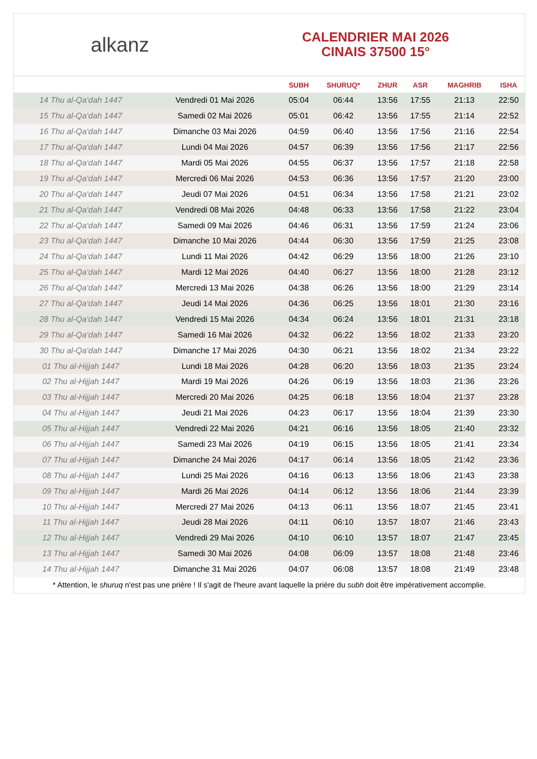alkanz
CALENDRIER MAI 2026
CINAIS 37500 15°
| | | SUBH | SHURUQ* | ZHUR | ASR | MAGHRIB | ISHA |
| --- | --- | --- | --- | --- | --- | --- | --- |
| 14 Thu al-Qa‘dah 1447 | Vendredi 01 Mai 2026 | 05:04 | 06:44 | 13:56 | 17:55 | 21:13 | 22:50 |
| 15 Thu al-Qa‘dah 1447 | Samedi 02 Mai 2026 | 05:01 | 06:42 | 13:56 | 17:55 | 21:14 | 22:52 |
| 16 Thu al-Qa‘dah 1447 | Dimanche 03 Mai 2026 | 04:59 | 06:40 | 13:56 | 17:56 | 21:16 | 22:54 |
| 17 Thu al-Qa‘dah 1447 | Lundi 04 Mai 2026 | 04:57 | 06:39 | 13:56 | 17:56 | 21:17 | 22:56 |
| 18 Thu al-Qa‘dah 1447 | Mardi 05 Mai 2026 | 04:55 | 06:37 | 13:56 | 17:57 | 21:18 | 22:58 |
| 19 Thu al-Qa‘dah 1447 | Mercredi 06 Mai 2026 | 04:53 | 06:36 | 13:56 | 17:57 | 21:20 | 23:00 |
| 20 Thu al-Qa‘dah 1447 | Jeudi 07 Mai 2026 | 04:51 | 06:34 | 13:56 | 17:58 | 21:21 | 23:02 |
| 21 Thu al-Qa‘dah 1447 | Vendredi 08 Mai 2026 | 04:48 | 06:33 | 13:56 | 17:58 | 21:22 | 23:04 |
| 22 Thu al-Qa‘dah 1447 | Samedi 09 Mai 2026 | 04:46 | 06:31 | 13:56 | 17:59 | 21:24 | 23:06 |
| 23 Thu al-Qa‘dah 1447 | Dimanche 10 Mai 2026 | 04:44 | 06:30 | 13:56 | 17:59 | 21:25 | 23:08 |
| 24 Thu al-Qa‘dah 1447 | Lundi 11 Mai 2026 | 04:42 | 06:29 | 13:56 | 18:00 | 21:26 | 23:10 |
| 25 Thu al-Qa‘dah 1447 | Mardi 12 Mai 2026 | 04:40 | 06:27 | 13:56 | 18:00 | 21:28 | 23:12 |
| 26 Thu al-Qa‘dah 1447 | Mercredi 13 Mai 2026 | 04:38 | 06:26 | 13:56 | 18:00 | 21:29 | 23:14 |
| 27 Thu al-Qa‘dah 1447 | Jeudi 14 Mai 2026 | 04:36 | 06:25 | 13:56 | 18:01 | 21:30 | 23:16 |
| 28 Thu al-Qa‘dah 1447 | Vendredi 15 Mai 2026 | 04:34 | 06:24 | 13:56 | 18:01 | 21:31 | 23:18 |
| 29 Thu al-Qa‘dah 1447 | Samedi 16 Mai 2026 | 04:32 | 06:22 | 13:56 | 18:02 | 21:33 | 23:20 |
| 30 Thu al-Qa‘dah 1447 | Dimanche 17 Mai 2026 | 04:30 | 06:21 | 13:56 | 18:02 | 21:34 | 23:22 |
| 01 Thu al-Hijjah 1447 | Lundi 18 Mai 2026 | 04:28 | 06:20 | 13:56 | 18:03 | 21:35 | 23:24 |
| 02 Thu al-Hijjah 1447 | Mardi 19 Mai 2026 | 04:26 | 06:19 | 13:56 | 18:03 | 21:36 | 23:26 |
| 03 Thu al-Hijjah 1447 | Mercredi 20 Mai 2026 | 04:25 | 06:18 | 13:56 | 18:04 | 21:37 | 23:28 |
| 04 Thu al-Hijjah 1447 | Jeudi 21 Mai 2026 | 04:23 | 06:17 | 13:56 | 18:04 | 21:39 | 23:30 |
| 05 Thu al-Hijjah 1447 | Vendredi 22 Mai 2026 | 04:21 | 06:16 | 13:56 | 18:05 | 21:40 | 23:32 |
| 06 Thu al-Hijjah 1447 | Samedi 23 Mai 2026 | 04:19 | 06:15 | 13:56 | 18:05 | 21:41 | 23:34 |
| 07 Thu al-Hijjah 1447 | Dimanche 24 Mai 2026 | 04:17 | 06:14 | 13:56 | 18:05 | 21:42 | 23:36 |
| 08 Thu al-Hijjah 1447 | Lundi 25 Mai 2026 | 04:16 | 06:13 | 13:56 | 18:06 | 21:43 | 23:38 |
| 09 Thu al-Hijjah 1447 | Mardi 26 Mai 2026 | 04:14 | 06:12 | 13:56 | 18:06 | 21:44 | 23:39 |
| 10 Thu al-Hijjah 1447 | Mercredi 27 Mai 2026 | 04:13 | 06:11 | 13:56 | 18:07 | 21:45 | 23:41 |
| 11 Thu al-Hijjah 1447 | Jeudi 28 Mai 2026 | 04:11 | 06:10 | 13:57 | 18:07 | 21:46 | 23:43 |
| 12 Thu al-Hijjah 1447 | Vendredi 29 Mai 2026 | 04:10 | 06:10 | 13:57 | 18:07 | 21:47 | 23:45 |
| 13 Thu al-Hijjah 1447 | Samedi 30 Mai 2026 | 04:08 | 06:09 | 13:57 | 18:08 | 21:48 | 23:46 |
| 14 Thu al-Hijjah 1447 | Dimanche 31 Mai 2026 | 04:07 | 06:08 | 13:57 | 18:08 | 21:49 | 23:48 |
* Attention, le shuruq n'est pas une prière ! Il s'agit de l'heure avant laquelle la prière du subh doit être impérativement accomplie.